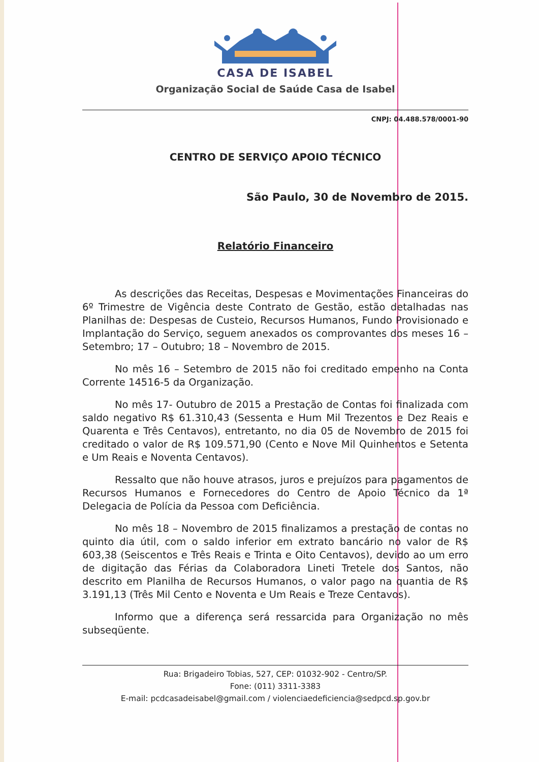CASA DE ISABEL
Organização Social de Saúde Casa de Isabel
CNPJ: 04.488.578/0001-90
CENTRO DE SERVIÇO APOIO TÉCNICO
São Paulo, 30 de Novembro de 2015.
Relatório Financeiro
As descrições das Receitas, Despesas e Movimentações Financeiras do 6º Trimestre de Vigência deste Contrato de Gestão, estão detalhadas nas Planilhas de: Despesas de Custeio, Recursos Humanos, Fundo Provisionado e Implantação do Serviço, seguem anexados os comprovantes dos meses 16 – Setembro; 17 – Outubro; 18 – Novembro de 2015.
No mês 16 – Setembro de 2015 não foi creditado empenho na Conta Corrente 14516-5 da Organização.
No mês 17- Outubro de 2015 a Prestação de Contas foi finalizada com saldo negativo R$ 61.310,43 (Sessenta e Hum Mil Trezentos e Dez Reais e Quarenta e Três Centavos), entretanto, no dia 05 de Novembro de 2015 foi creditado o valor de R$ 109.571,90 (Cento e Nove Mil Quinhentos e Setenta e Um Reais e Noventa Centavos).
Ressalto que não houve atrasos, juros e prejuízos para pagamentos de Recursos Humanos e Fornecedores do Centro de Apoio Técnico da 1ª Delegacia de Polícia da Pessoa com Deficiência.
No mês 18 – Novembro de 2015 finalizamos a prestação de contas no quinto dia útil, com o saldo inferior em extrato bancário no valor de R$ 603,38 (Seiscentos e Três Reais e Trinta e Oito Centavos), devido ao um erro de digitação das Férias da Colaboradora Lineti Tretele dos Santos, não descrito em Planilha de Recursos Humanos, o valor pago na quantia de R$ 3.191,13 (Três Mil Cento e Noventa e Um Reais e Treze Centavos).
Informo que a diferença será ressarcida para Organização no mês subseqüente.
Rua: Brigadeiro Tobias, 527, CEP: 01032-902 - Centro/SP.
Fone: (011) 3311-3383
E-mail: pcdcasadeisabel@gmail.com / violenciaedeficiencia@sedpcd.sp.gov.br